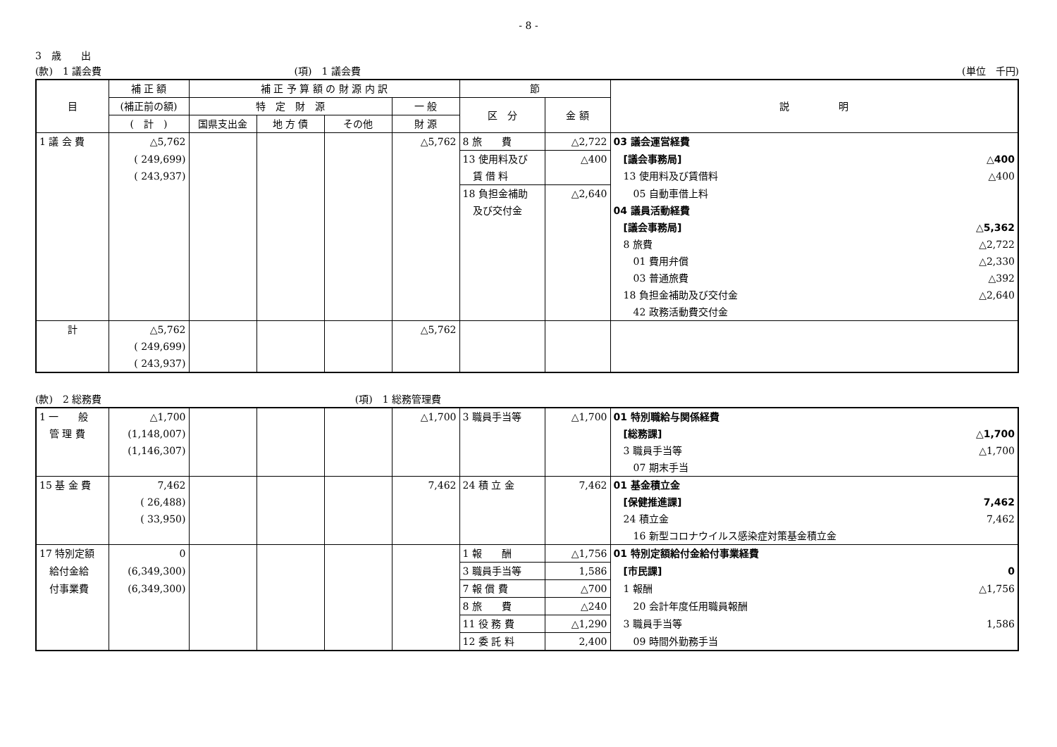- 8 -
3　歳　　出
(款)　1 議会費 (項)　1 議会費 (単位　千円)
| 目 | 補 正 額 | 補 正 予 算 額 の 財 源 内 訳 | | | | 節 | | 説 明 |
| --- | --- | --- | --- | --- | --- | --- | --- | --- |
| | (補正前の額) | 特 定 財 源 | | | 一 般 | 区 分 | 金 額 | |
| | ( 計 ) | 国県支出金 | 地 方 債 | その他 | 財 源 | | | |
| 1 議 会 費 | △5,762 | | | | △5,762 | 8 旅 費 | △2,722 | 03 議会運営経費 |
| | ( 249,699) | | | | | 13 使用料及び | △400 | [議会事務局] △400 |
| | ( 243,937) | | | | | 賃 借 料 | | 13 使用料及び賃借料 △400 |
| | | | | | | 18 負担金補助 | △2,640 | 05 自動車借上料 |
| | | | | | | 及び交付金 | | 04 議員活動経費 |
| | | | | | | | | [議会事務局] △5,362 |
| | | | | | | | | 8 旅費 △2,722 |
| | | | | | | | | 01 費用弁償 △2,330 |
| | | | | | | | | 03 普通旅費 △392 |
| | | | | | | | | 18 負担金補助及び交付金 △2,640 |
| | | | | | | | | 42 政務活動費交付金 |
| 計 | △5,762 | | | | △5,762 | | | |
| | ( 249,699) | | | | | | | |
| | ( 243,937) | | | | | | | |
(款)　2 総務費 (項)　1 総務管理費
| 1 一 般 | △1,700 | | | | △1,700 | 3 職員手当等 | △1,700 | 01 特別職給与関係経費 |
| 管 理 費 | (1,148,007) | | | | | | | [総務課] △1,700 |
| | (1,146,307) | | | | | | | 3 職員手当等 △1,700 |
| | | | | | | | | 07 期末手当 |
| 15 基 金 費 | 7,462 | | | | 7,462 | 24 積 立 金 | 7,462 | 01 基金積立金 |
| | ( 26,488) | | | | | | | [保健推進課] 7,462 |
| | ( 33,950) | | | | | | | 24 積立金 7,462 |
| | | | | | | | | 16 新型コロナウイルス感染症対策基金積立金 |
| 17 特別定額 | 0 | | | | | 1 報 酬 | △1,756 | 01 特別定額給付金給付事業経費 |
| 給付金給 | (6,349,300) | | | | | 3 職員手当等 | 1,586 | [市民課] 0 |
| 付事業費 | (6,349,300) | | | | | 7 報 償 費 | △700 | 1 報酬 △1,756 |
| | | | | | | 8 旅 費 | △240 | 20 会計年度任用職員報酬 |
| | | | | | | 11 役 務 費 | △1,290 | 3 職員手当等 1,586 |
| | | | | | | 12 委 託 料 | 2,400 | 09 時間外勤務手当 |